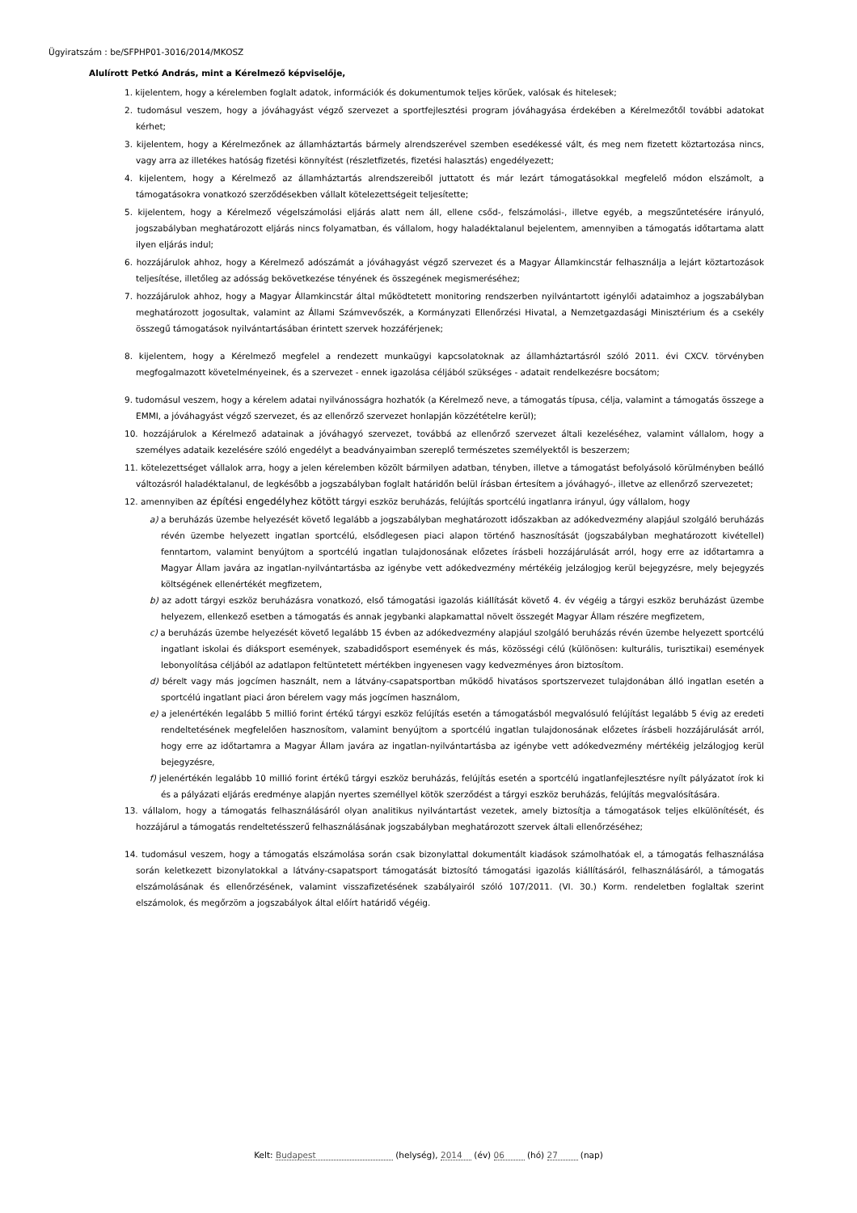Ügyiratszám : be/SFPHP01-3016/2014/MKOSZ
Alulírott Petkó András, mint a Kérelmező képviselője,
1. kijelentem, hogy a kérelemben foglalt adatok, információk és dokumentumok teljes körűek, valósak és hitelesek;
2. tudomásul veszem, hogy a jóváhagyást végző szervezet a sportfejlesztési program jóváhagyása érdekében a Kérelmezőtől további adatokat kérhet;
3. kijelentem, hogy a Kérelmezőnek az államháztartás bármely alrendszerével szemben esedékessé vált, és meg nem fizetett köztartozása nincs, vagy arra az illetékes hatóság fizetési könnyítést (részletfizetés, fizetési halasztás) engedélyezett;
4. kijelentem, hogy a Kérelmező az államháztartás alrendszereiből juttatott és már lezárt támogatásokkal megfelelő módon elszámolt, a támogatásokra vonatkozó szerződésekben vállalt kötelezettségeit teljesítette;
5. kijelentem, hogy a Kérelmező végelszámolási eljárás alatt nem áll, ellene csőd-, felszámolási-, illetve egyéb, a megszűntetésére irányuló, jogszabályban meghatározott eljárás nincs folyamatban, és vállalom, hogy haladéktalanul bejelentem, amennyiben a támogatás időtartama alatt ilyen eljárás indul;
6. hozzájárulok ahhoz, hogy a Kérelmező adószámát a jóváhagyást végző szervezet és a Magyar Államkincstár felhasználja a lejárt köztartozások teljesítése, illetőleg az adósság bekövetkezése tényének és összegének megismeréséhez;
7. hozzájárulok ahhoz, hogy a Magyar Államkincstár által működtetett monitoring rendszerben nyilvántartott igénylői adataimhoz a jogszabályban meghatározott jogosultak, valamint az Állami Számvevőszék, a Kormányzati Ellenőrzési Hivatal, a Nemzetgazdasági Minisztérium és a csekély összegű támogatások nyilvántartásában érintett szervek hozzáférjenek;
8. kijelentem, hogy a Kérelmező megfelel a rendezett munkaügyi kapcsolatoknak az államháztartásról szóló 2011. évi CXCV. törvényben megfogalmazott követelményeinek, és a szervezet - ennek igazolása céljából szükséges - adatait rendelkezésre bocsátom;
9. tudomásul veszem, hogy a kérelem adatai nyilvánosságra hozhatók (a Kérelmező neve, a támogatás típusa, célja, valamint a támogatás összege a EMMI, a jóváhagyást végző szervezet, és az ellenőrző szervezet honlapján közzétételre kerül);
10. hozzájárulok a Kérelmező adatainak a jóváhagyó szervezet, továbbá az ellenőrző szervezet általi kezeléséhez, valamint vállalom, hogy a személyes adataik kezelésére szóló engedélyt a beadványaimban szereplő természetes személyektől is beszerzem;
11. kötelezettséget vállalok arra, hogy a jelen kérelemben közölt bármilyen adatban, tényben, illetve a támogatást befolyásoló körülményben beálló változásról haladéktalanul, de legkésőbb a jogszabályban foglalt határidőn belül írásban értesítem a jóváhagyó-, illetve az ellenőrző szervezetet;
12. amennyiben az építési engedélyhez kötött tárgyi eszköz beruházás, felújítás sportcélú ingatlanra irányul, úgy vállalom, hogy
a) a beruházás üzembe helyezését követő legalább a jogszabályban meghatározott időszakban az adókedvezmény alapjául szolgáló beruházás révén üzembe helyezett ingatlan sportcélú, elsődlegesen piaci alapon történő hasznosítását (jogszabályban meghatározott kivétellel) fenntartom, valamint benyújtom a sportcélú ingatlan tulajdonosának előzetes írásbeli hozzájárulását arról, hogy erre az időtartamra a Magyar Állam javára az ingatlan-nyilvántartásba az igénybe vett adókedvezmény mértékéig jelzálogjog kerül bejegyzésre, mely bejegyzés költségének ellenértékét megfizetem,
b) az adott tárgyi eszköz beruházásra vonatkozó, első támogatási igazolás kiállítását követő 4. év végéig a tárgyi eszköz beruházást üzembe helyezem, ellenkező esetben a támogatás és annak jegybanki alapkamattal növelt összegét Magyar Állam részére megfizetem,
c) a beruházás üzembe helyezését követő legalább 15 évben az adókedvezmény alapjául szolgáló beruházás révén üzembe helyezett sportcélú ingatlant iskolai és diáksport események, szabadidősport események és más, közösségi célú (különösen: kulturális, turisztikai) események lebonyolítása céljából az adatlapon feltüntetett mértékben ingyenesen vagy kedvezményes áron biztosítom.
d) bérelt vagy más jogcímen használt, nem a látvány-csapatsportban működő hivatásos sportszervezet tulajdonában álló ingatlan esetén a sportcélú ingatlant piaci áron bérelem vagy más jogcímen használom,
e) a jelenértékén legalább 5 millió forint értékű tárgyi eszköz felújítás esetén a támogatásból megvalósuló felújítást legalább 5 évig az eredeti rendeltetésének megfelelően hasznosítom, valamint benyújtom a sportcélú ingatlan tulajdonosának előzetes írásbeli hozzájárulását arról, hogy erre az időtartamra a Magyar Állam javára az ingatlan-nyilvántartásba az igénybe vett adókedvezmény mértékéig jelzálogjog kerül bejegyzésre,
f) jelenértékén legalább 10 millió forint értékű tárgyi eszköz beruházás, felújítás esetén a sportcélú ingatlanfejlesztésre nyílt pályázatot írok ki és a pályázati eljárás eredménye alapján nyertes személlyel kötök szerződést a tárgyi eszköz beruházás, felújítás megvalósítására.
13. vállalom, hogy a támogatás felhasználásáról olyan analitikus nyilvántartást vezetek, amely biztosítja a támogatások teljes elkülönítését, és hozzájárul a támogatás rendeltetésszerű felhasználásának jogszabályban meghatározott szervek általi ellenőrzéséhez;
14. tudomásul veszem, hogy a támogatás elszámolása során csak bizonylattal dokumentált kiadások számolhatóak el, a támogatás felhasználása során keletkezett bizonylatokkal a látvány-csapatsport támogatását biztosító támogatási igazolás kiállításáról, felhasználásáról, a támogatás elszámolásának és ellenőrzésének, valamint visszafizetésének szabályairól szóló 107/2011. (VI. 30.) Korm. rendeletben foglaltak szerint elszámolok, és megőrzöm a jogszabályok által előírt határidő végéig.
Kelt: Budapest (helység), 2014 (év) 06 (hó) 27 (nap)